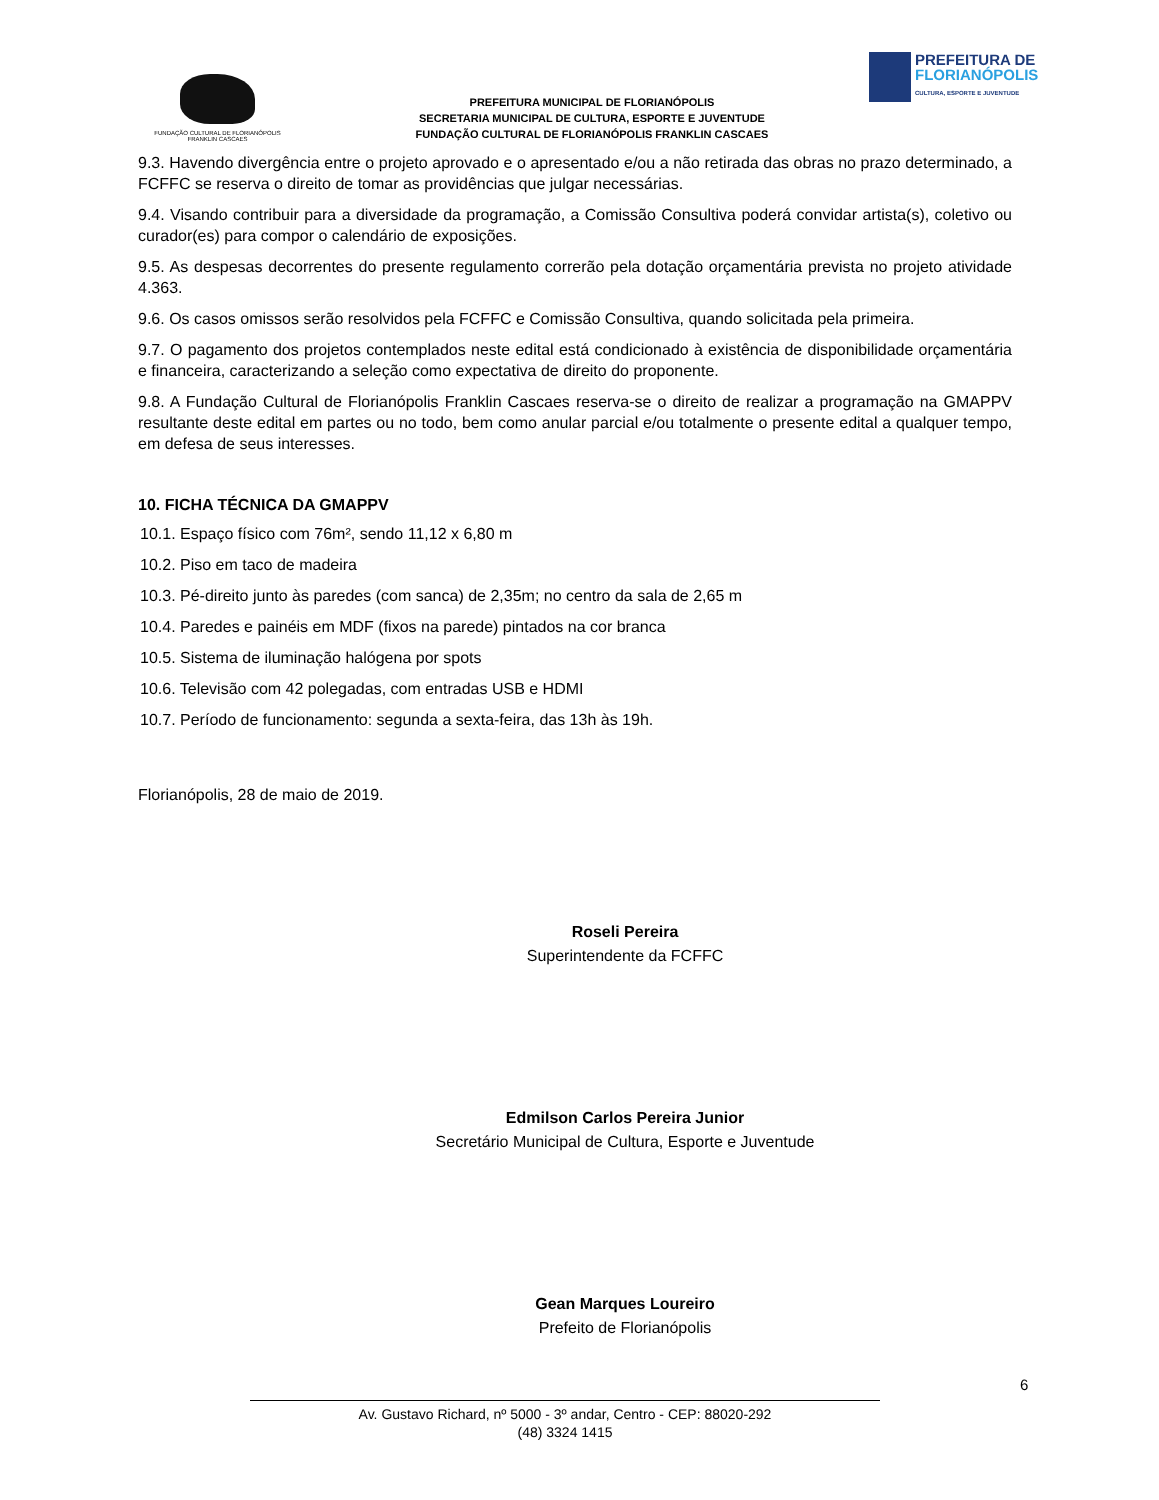FUNDAÇÃO CULTURAL DE FLORIANÓPOLIS
FRANKLIN CASCAES
PREFEITURA MUNICIPAL DE FLORIANÓPOLIS
SECRETARIA MUNICIPAL DE CULTURA, ESPORTE E JUVENTUDE
FUNDAÇÃO CULTURAL DE FLORIANÓPOLIS FRANKLIN CASCAES
PREFEITURA DE
FLORIANÓPOLIS
CULTURA, ESPORTE E JUVENTUDE
9.3. Havendo divergência entre o projeto aprovado e o apresentado e/ou a não retirada das obras no prazo determinado, a FCFFC se reserva o direito de tomar as providências que julgar necessárias.
9.4. Visando contribuir para a diversidade da programação, a Comissão Consultiva poderá convidar artista(s), coletivo ou curador(es) para compor o calendário de exposições.
9.5. As despesas decorrentes do presente regulamento correrão pela dotação orçamentária prevista no projeto atividade 4.363.
9.6. Os casos omissos serão resolvidos pela FCFFC e Comissão Consultiva, quando solicitada pela primeira.
9.7. O pagamento dos projetos contemplados neste edital está condicionado à existência de disponibilidade orçamentária e financeira, caracterizando a seleção como expectativa de direito do proponente.
9.8. A Fundação Cultural de Florianópolis Franklin Cascaes reserva-se o direito de realizar a programação na GMAPPV resultante deste edital em partes ou no todo, bem como anular parcial e/ou totalmente o presente edital a qualquer tempo, em defesa de seus interesses.
10. FICHA TÉCNICA DA GMAPPV
10.1. Espaço físico com 76m², sendo 11,12 x 6,80 m
10.2. Piso em taco de madeira
10.3. Pé-direito junto às paredes (com sanca) de 2,35m; no centro da sala de 2,65 m
10.4. Paredes e painéis em MDF (fixos na parede) pintados na cor branca
10.5. Sistema de iluminação halógena por spots
10.6. Televisão com 42 polegadas, com entradas USB e HDMI
10.7. Período de funcionamento: segunda a sexta-feira, das 13h às 19h.
Florianópolis, 28 de maio de 2019.
Roseli Pereira
Superintendente da FCFFC
Edmilson Carlos Pereira Junior
Secretário Municipal de Cultura, Esporte e Juventude
Gean Marques Loureiro
Prefeito de Florianópolis
6
Av. Gustavo Richard, nº 5000 - 3º andar, Centro - CEP: 88020-292
(48) 3324 1415